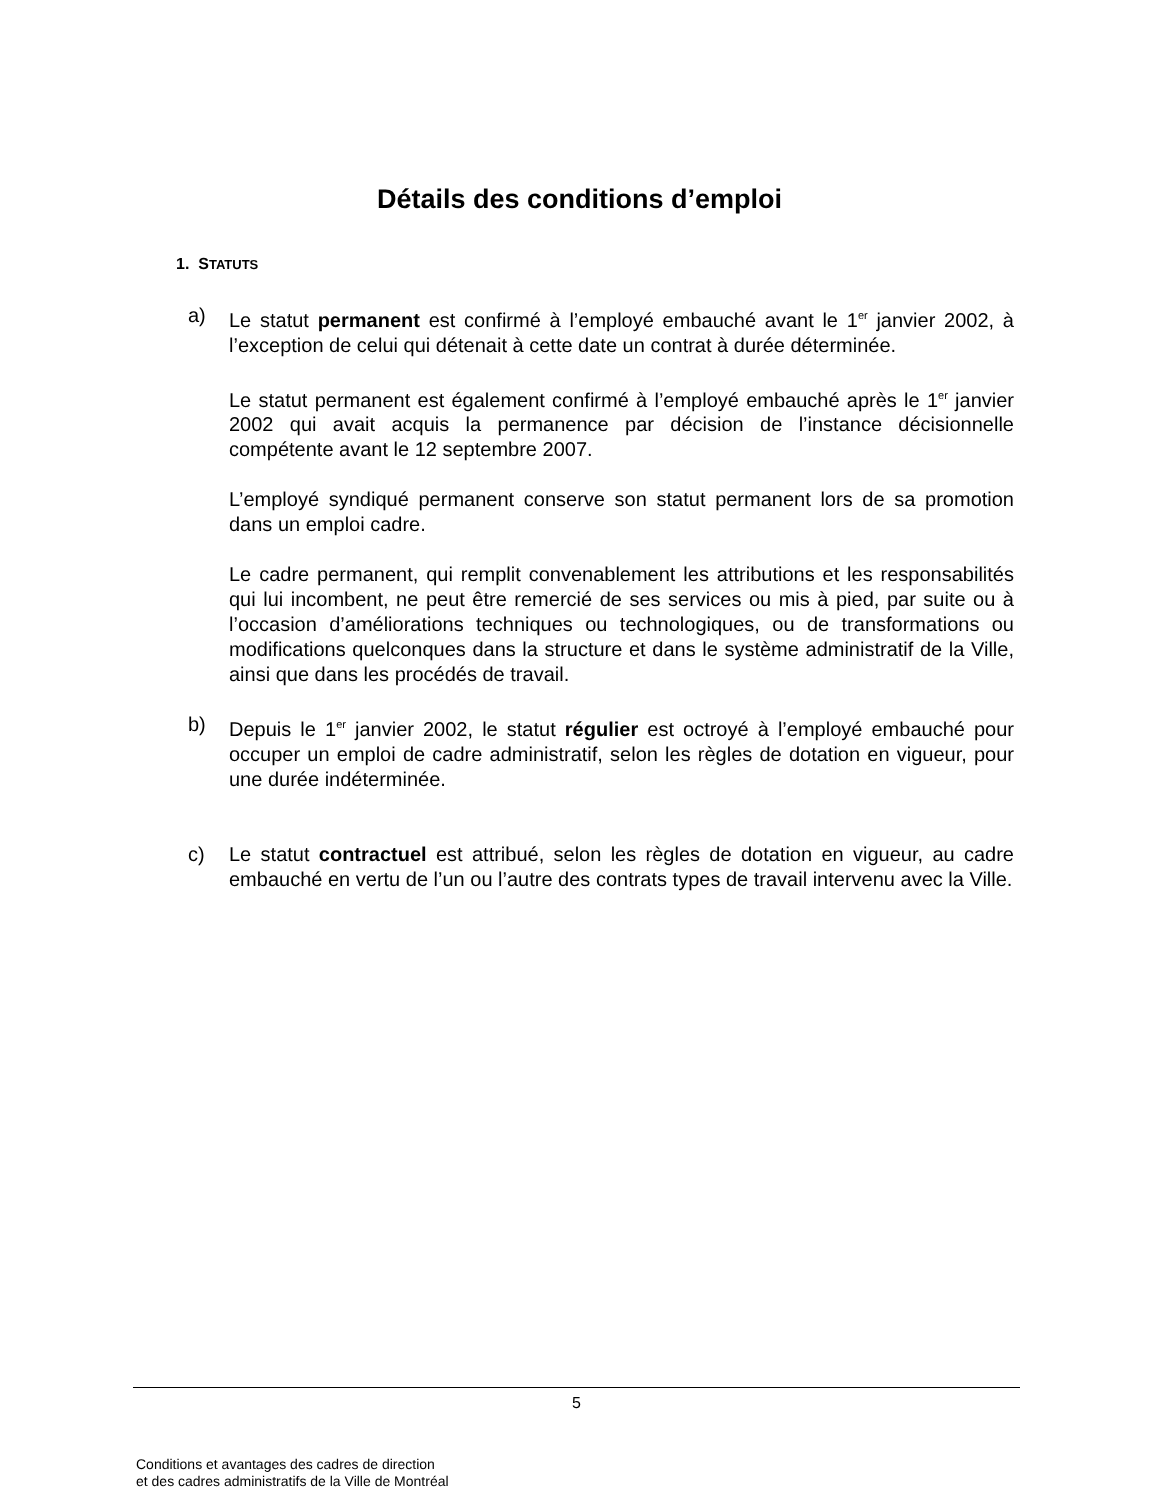Détails des conditions d’emploi
1. STATUTS
a) Le statut permanent est confirmé à l’employé embauché avant le 1<sup>er</sup> janvier 2002, à l’exception de celui qui détenait à cette date un contrat à durée déterminée.
Le statut permanent est également confirmé à l’employé embauché après le 1<sup>er</sup> janvier 2002 qui avait acquis la permanence par décision de l’instance décisionnelle compétente avant le 12 septembre 2007.
L’employé syndiqué permanent conserve son statut permanent lors de sa promotion dans un emploi cadre.
Le cadre permanent, qui remplit convenablement les attributions et les responsabilités qui lui incombent, ne peut être remercié de ses services ou mis à pied, par suite ou à l’occasion d’améliorations techniques ou technologiques, ou de transformations ou modifications quelconques dans la structure et dans le système administratif de la Ville, ainsi que dans les procédés de travail.
b) Depuis le 1<sup>er</sup> janvier 2002, le statut régulier est octroyé à l’employé embauché pour occuper un emploi de cadre administratif, selon les règles de dotation en vigueur, pour une durée indéterminée.
c) Le statut contractuel est attribué, selon les règles de dotation en vigueur, au cadre embauché en vertu de l’un ou l’autre des contrats types de travail intervenu avec la Ville.
5
Conditions et avantages des cadres de direction
et des cadres administratifs de la Ville de Montréal